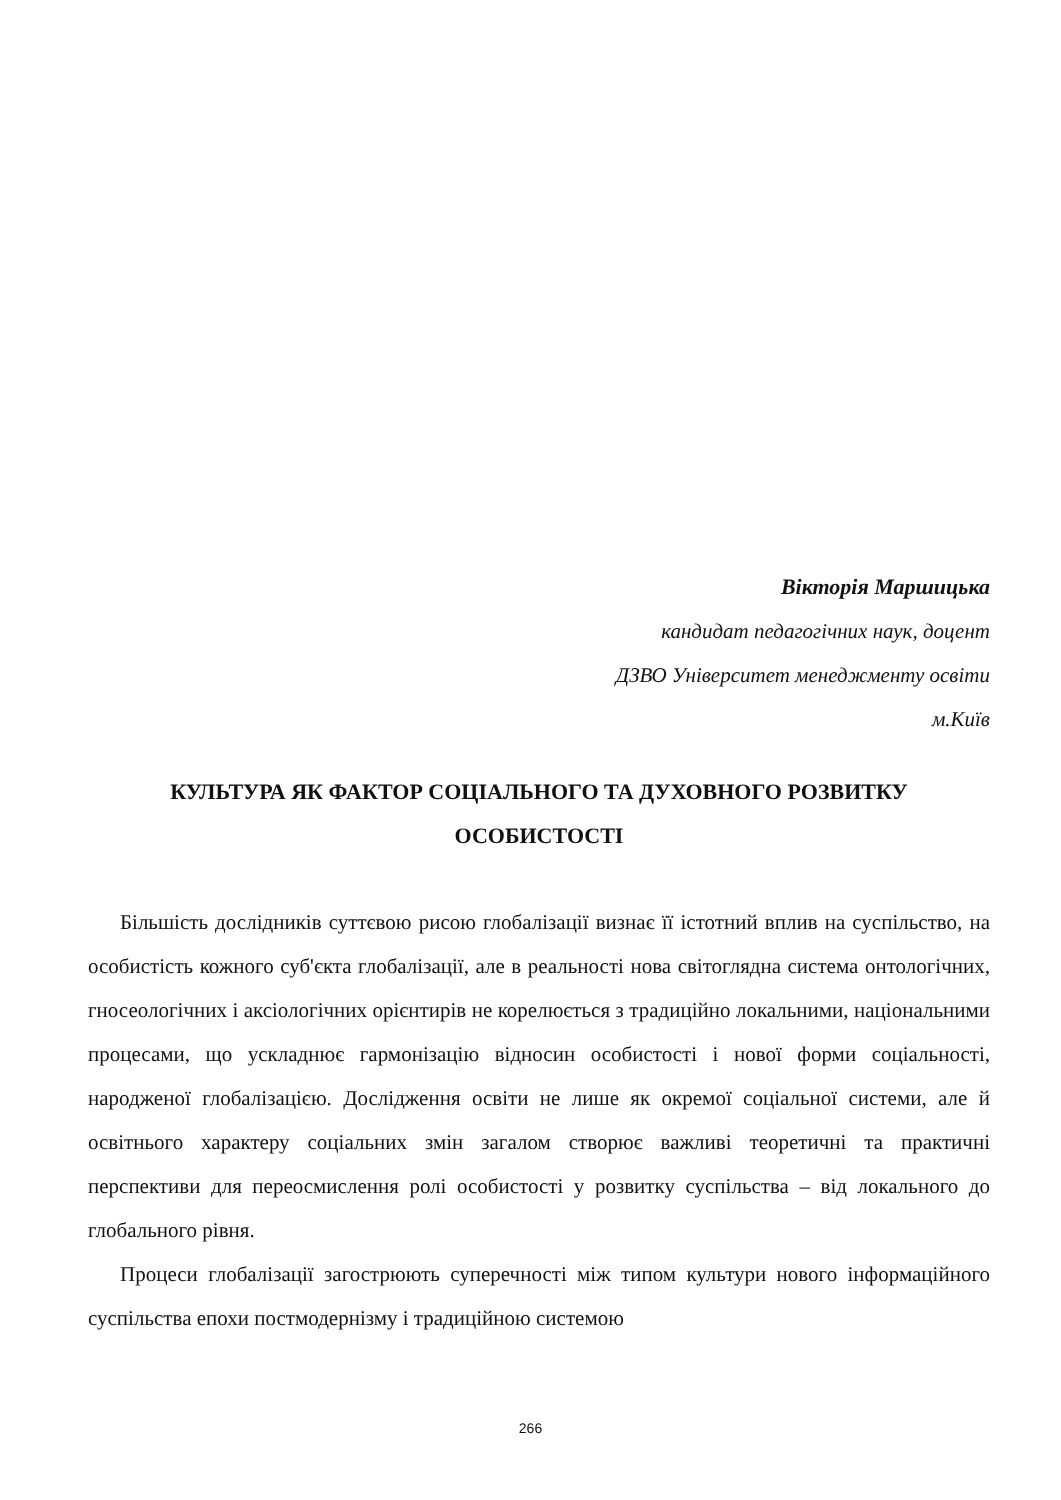Вікторія Маршицька
кандидат педагогічних наук, доцент
ДЗВО Університет менеджменту освіти
м.Київ
КУЛЬТУРА ЯК ФАКТОР СОЦІАЛЬНОГО ТА ДУХОВНОГО РОЗВИТКУ ОСОБИСТОСТІ
Більшість дослідників суттєвою рисою глобалізації визнає її істотний вплив на суспільство, на особистість кожного суб'єкта глобалізації, але в реальності нова світоглядна система онтологічних, гносеологічних і аксіологічних орієнтирів не корелюється з традиційно локальними, національними процесами, що ускладнює гармонізацію відносин особистості і нової форми соціальності, народженої глобалізацією. Дослідження освіти не лише як окремої соціальної системи, але й освітнього характеру соціальних змін загалом створює важливі теоретичні та практичні перспективи для переосмислення ролі особистості у розвитку суспільства – від локального до глобального рівня.
Процеси глобалізації загострюють суперечності між типом культури нового інформаційного суспільства епохи постмодернізму і традиційною системою
266